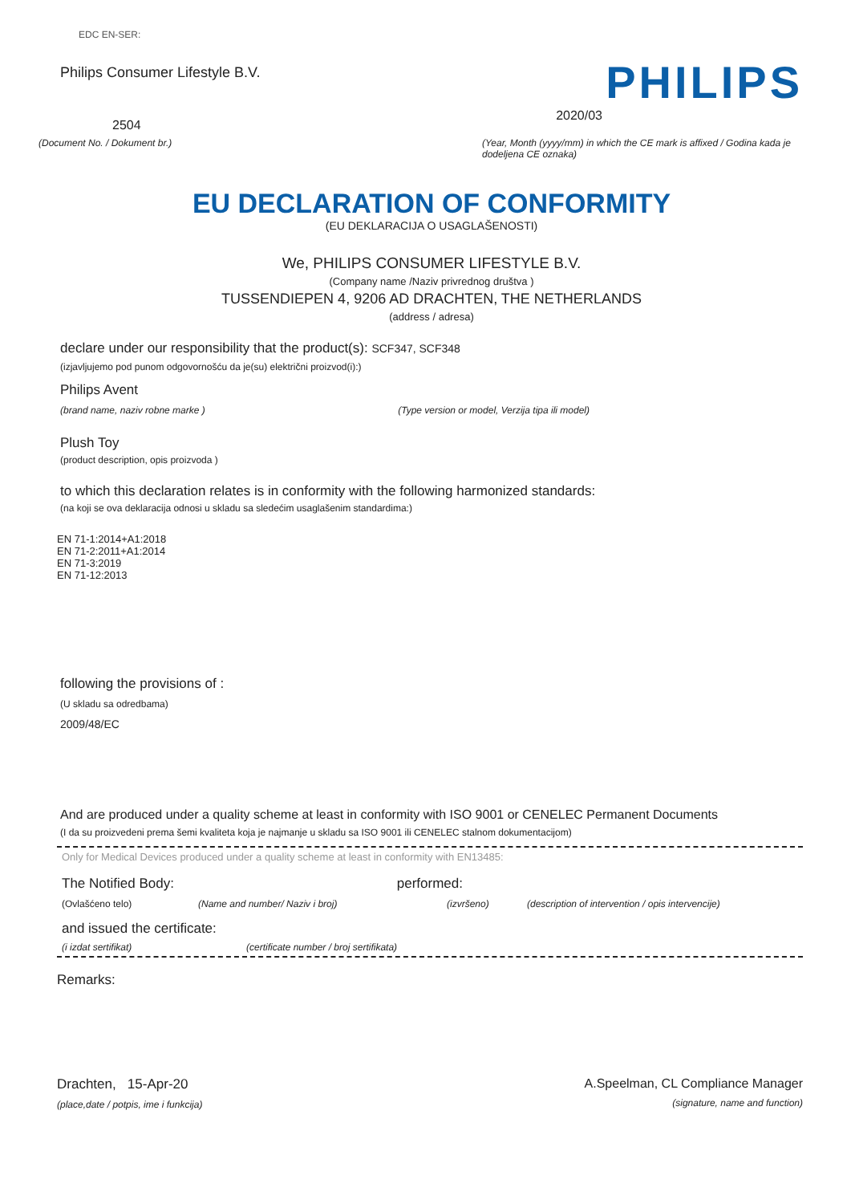EDC EN-SER:
Philips Consumer Lifestyle B.V.
PHILIPS
2504
2020/03
(Document No. / Dokument br.) (Year, Month (yyyy/mm) in which the CE mark is affixed / Godina kada je dodeljena CE oznaka)
EU DECLARATION OF CONFORMITY
(EU DEKLARACIJA O USAGLAŠENOSTI)
We, PHILIPS CONSUMER LIFESTYLE B.V.
(Company name /Naziv privrednog društva )
TUSSENDIEPEN 4, 9206 AD DRACHTEN, THE NETHERLANDS
(address / adresa)
declare under our responsibility that the product(s): SCF347, SCF348
(izjavljujemo pod punom odgovornošću da je(su) električni proizvod(i):)
Philips Avent
(brand name, naziv robne marke )
(Type version or model, Verzija tipa ili model)
Plush Toy
(product description, opis proizvoda )
to which this declaration relates is in conformity with the following harmonized standards:
(na koji se ova deklaracija odnosi u skladu sa sledećim usaglašenim standardima:)
EN 71-1:2014+A1:2018
EN 71-2:2011+A1:2014
EN 71-3:2019
EN 71-12:2013
following the provisions of :
(U skladu sa odredbama)
2009/48/EC
And are produced under a quality scheme at least in conformity with ISO 9001 or CENELEC Permanent Documents
(I da su proizvedeni prema šemi kvaliteta koja je najmanje u skladu sa ISO 9001 ili CENELEC stalnom dokumentacijom)
Only for Medical Devices produced under a quality scheme at least in conformity with EN13485:
The Notified Body: performed:
(Ovlašćeno telo) (Name and number/ Naziv i broj) (izvršeno) (description of intervention / opis intervencije)
and issued the certificate:
(i izdat sertifikat) (certificate number / broj sertifikata)
Remarks:
Drachten, 15-Apr-20
(place,date / potpis, ime i funkcija)
A.Speelman, CL Compliance Manager
(signature, name and function)